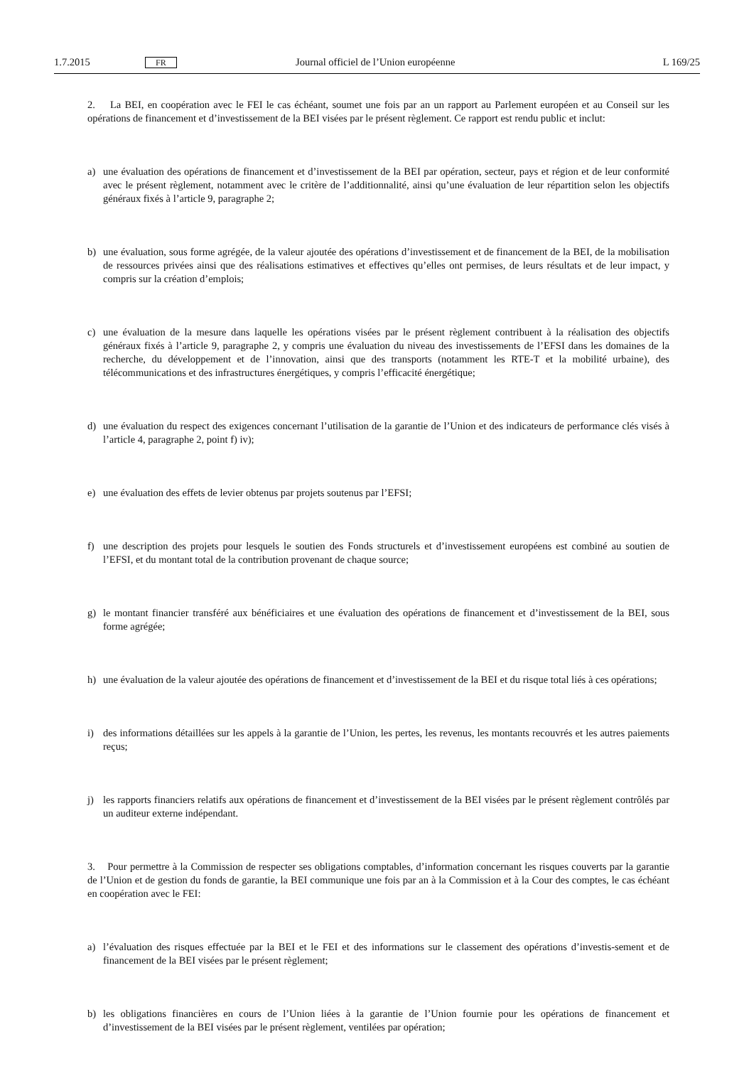1.7.2015
FR
Journal officiel de l’Union européenne
L 169/25
2. La BEI, en coopération avec le FEI le cas échéant, soumet une fois par an un rapport au Parlement européen et au Conseil sur les opérations de financement et d’investissement de la BEI visées par le présent règlement. Ce rapport est rendu public et inclut:
a) une évaluation des opérations de financement et d’investissement de la BEI par opération, secteur, pays et région et de leur conformité avec le présent règlement, notamment avec le critère de l’additionnalité, ainsi qu’une évaluation de leur répartition selon les objectifs généraux fixés à l’article 9, paragraphe 2;
b) une évaluation, sous forme agrégée, de la valeur ajoutée des opérations d’investissement et de financement de la BEI, de la mobilisation de ressources privées ainsi que des réalisations estimatives et effectives qu’elles ont permises, de leurs résultats et de leur impact, y compris sur la création d’emplois;
c) une évaluation de la mesure dans laquelle les opérations visées par le présent règlement contribuent à la réalisation des objectifs généraux fixés à l’article 9, paragraphe 2, y compris une évaluation du niveau des investissements de l’EFSI dans les domaines de la recherche, du développement et de l’innovation, ainsi que des transports (notamment les RTE-T et la mobilité urbaine), des télécommunications et des infrastructures énergétiques, y compris l’efficacité énergétique;
d) une évaluation du respect des exigences concernant l’utilisation de la garantie de l’Union et des indicateurs de performance clés visés à l’article 4, paragraphe 2, point f) iv);
e) une évaluation des effets de levier obtenus par projets soutenus par l’EFSI;
f) une description des projets pour lesquels le soutien des Fonds structurels et d’investissement européens est combiné au soutien de l’EFSI, et du montant total de la contribution provenant de chaque source;
g) le montant financier transféré aux bénéficiaires et une évaluation des opérations de financement et d’investissement de la BEI, sous forme agrégée;
h) une évaluation de la valeur ajoutée des opérations de financement et d’investissement de la BEI et du risque total liés à ces opérations;
i) des informations détaillées sur les appels à la garantie de l’Union, les pertes, les revenus, les montants recouvrés et les autres paiements reçus;
j) les rapports financiers relatifs aux opérations de financement et d’investissement de la BEI visées par le présent règlement contrôlés par un auditeur externe indépendant.
3. Pour permettre à la Commission de respecter ses obligations comptables, d’information concernant les risques couverts par la garantie de l’Union et de gestion du fonds de garantie, la BEI communique une fois par an à la Commission et à la Cour des comptes, le cas échéant en coopération avec le FEI:
a) l’évaluation des risques effectuée par la BEI et le FEI et des informations sur le classement des opérations d’investis-sement et de financement de la BEI visées par le présent règlement;
b) les obligations financières en cours de l’Union liées à la garantie de l’Union fournie pour les opérations de financement et d’investissement de la BEI visées par le présent règlement, ventilées par opération;